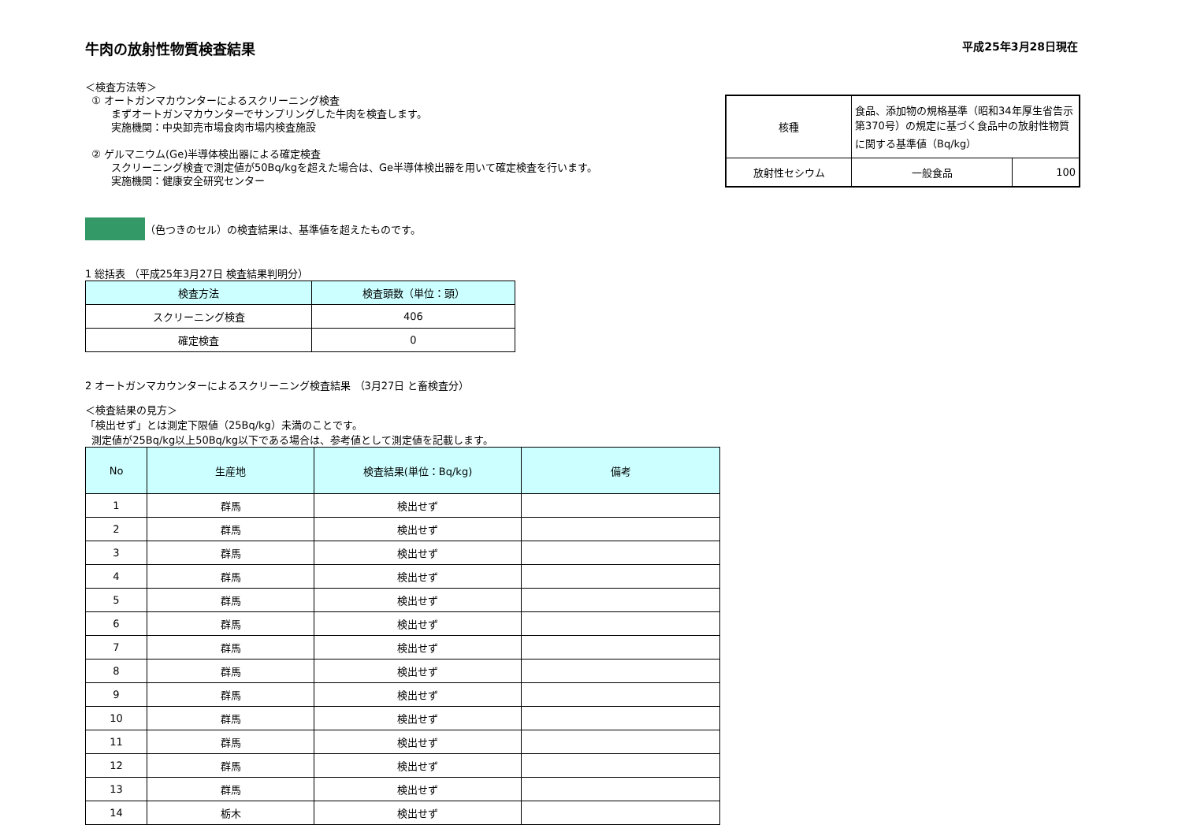牛肉の放射性物質検査結果
平成25年3月28日現在
＜検査方法等＞
① オートガンマカウンターによるスクリーニング検査
まずオートガンマカウンターでサンプリングした牛肉を検査します。
実施機関：中央卸売市場食肉市場内検査施設
② ゲルマニウム(Ge)半導体検出器による確定検査
スクリーニング検査で測定値が50Bq/kgを超えた場合は、Ge半導体検出器を用いて確定検査を行います。
実施機関：健康安全研究センター
| 核種 | 食品、添加物の規格基準（昭和34年厚生省告示第370号）の規定に基づく食品中の放射性物質に関する基準値（Bq/kg） | |
| 放射性セシウム | 一般食品 | 100 |
（色つきのセル）の検査結果は、基準値を超えたものです。
1 総括表 （平成25年3月27日 検査結果判明分）
| 検査方法 | 検査頭数（単位：頭） |
| --- | --- |
| スクリーニング検査 | 406 |
| 確定検査 | 0 |
2 オートガンマカウンターによるスクリーニング検査結果 （3月27日 と畜検査分）
＜検査結果の見方＞
「検出せず」とは測定下限値（25Bq/kg）未満のことです。
測定値が25Bq/kg以上50Bq/kg以下である場合は、参考値として測定値を記載します。
| No | 生産地 | 検査結果(単位：Bq/kg) | 備考 |
| --- | --- | --- | --- |
| 1 | 群馬 | 検出せず | |
| 2 | 群馬 | 検出せず | |
| 3 | 群馬 | 検出せず | |
| 4 | 群馬 | 検出せず | |
| 5 | 群馬 | 検出せず | |
| 6 | 群馬 | 検出せず | |
| 7 | 群馬 | 検出せず | |
| 8 | 群馬 | 検出せず | |
| 9 | 群馬 | 検出せず | |
| 10 | 群馬 | 検出せず | |
| 11 | 群馬 | 検出せず | |
| 12 | 群馬 | 検出せず | |
| 13 | 群馬 | 検出せず | |
| 14 | 栃木 | 検出せず | |